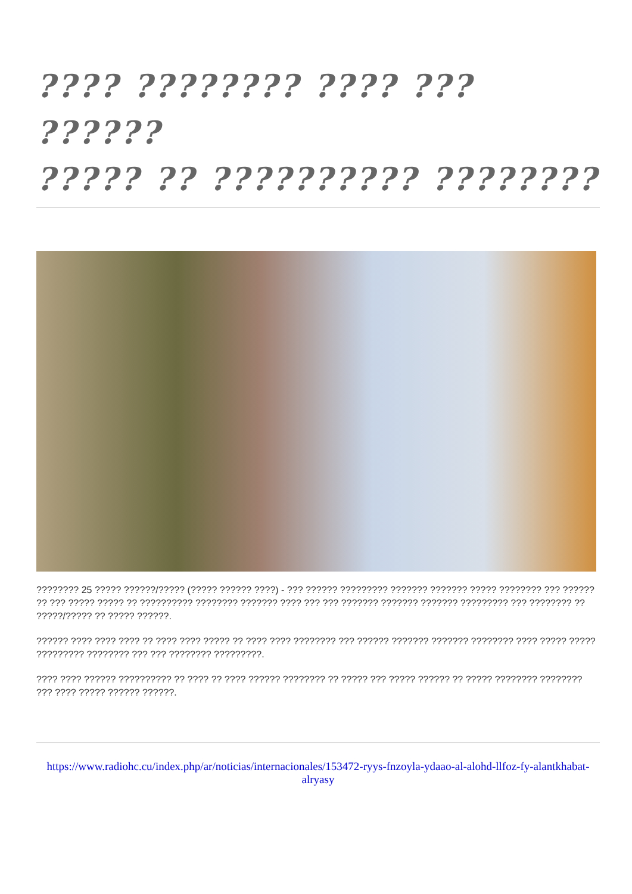???? ???????? ???? ??? ??????
????? ?? ?????????? ????????
???????? 25 ????? ??????/????? (????? ?????? ????) - ??? ?????? ????????? ??????? ??????? ????? ???????? ??? ?????? ?? ??? ????? ????? ?? ?????????? ???????? ??????? ???? ??? ??? ??????? ??????? ??????? ????????? ??? ???????? ?? ?????/????? ?? ????? ??????.
?????? ???? ???? ???? ?? ???? ???? ????? ?? ???? ???? ???????? ??? ?????? ??????? ??????? ???????? ???? ????? ????? ????????? ???????? ??? ??? ???????? ?????????.
???? ???? ?????? ?????????? ?? ???? ?? ???? ?????? ???????? ?? ????? ??? ????? ?????? ?? ????? ???????? ???????? ??? ???? ????? ?????? ??????.
https://www.radiohc.cu/index.php/ar/noticias/internacionales/153472-ryys-fnzoyla-ydaao-al-alohd-llfoz-fy-alantkhabat-alryasy